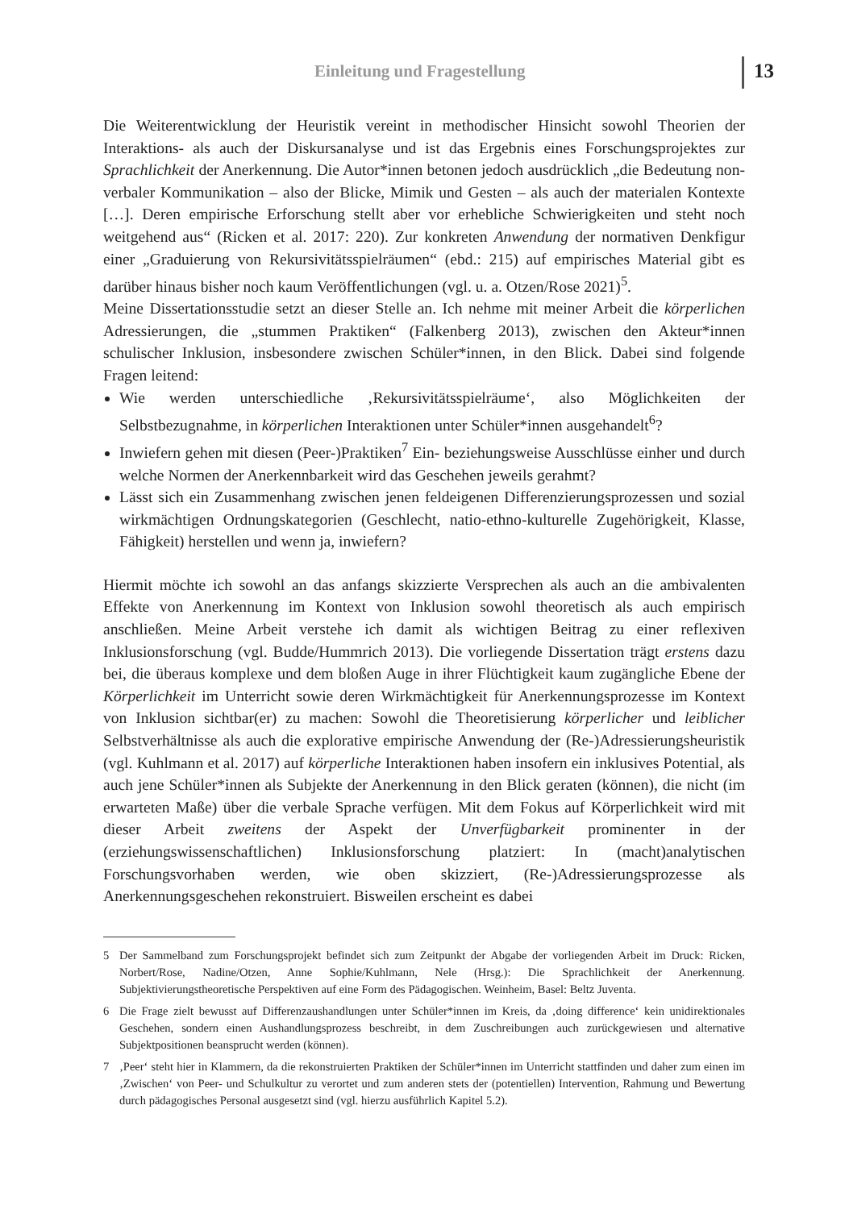Einleitung und Fragestellung 13
Die Weiterentwicklung der Heuristik vereint in methodischer Hinsicht sowohl Theorien der Interaktions- als auch der Diskursanalyse und ist das Ergebnis eines Forschungsprojektes zur Sprachlichkeit der Anerkennung. Die Autor*innen betonen jedoch ausdrücklich „die Bedeutung non-verbaler Kommunikation – also der Blicke, Mimik und Gesten – als auch der materialen Kontexte […]. Deren empirische Erforschung stellt aber vor erhebliche Schwierigkeiten und steht noch weitgehend aus“ (Ricken et al. 2017: 220). Zur konkreten Anwendung der normativen Denkfigur einer „Graduierung von Rekursivitätsspielräumen“ (ebd.: 215) auf empirisches Material gibt es darüber hinaus bisher noch kaum Veröffentlichungen (vgl. u. a. Otzen/Rose 2021)<sup>5</sup>.
Meine Dissertationsstudie setzt an dieser Stelle an. Ich nehme mit meiner Arbeit die körperlichen Adressierungen, die „stummen Praktiken“ (Falkenberg 2013), zwischen den Akteur*innen schulischer Inklusion, insbesondere zwischen Schüler*innen, in den Blick. Dabei sind folgende Fragen leitend:
Wie werden unterschiedliche ‚Rekursivitätsspielräume‘, also Möglichkeiten der Selbstbezugnahme, in körperlichen Interaktionen unter Schüler*innen ausgehandelt<sup>6</sup>?
Inwiefern gehen mit diesen (Peer-)Praktiken<sup>7</sup> Ein- beziehungsweise Ausschlüsse einher und durch welche Normen der Anerkennbarkeit wird das Geschehen jeweils gerahmt?
Lässt sich ein Zusammenhang zwischen jenen feldeigenen Differenzierungsprozessen und sozial wirkmächtigen Ordnungskategorien (Geschlecht, natio-ethno-kulturelle Zugehörigkeit, Klasse, Fähigkeit) herstellen und wenn ja, inwiefern?
Hiermit möchte ich sowohl an das anfangs skizzierte Versprechen als auch an die ambivalenten Effekte von Anerkennung im Kontext von Inklusion sowohl theoretisch als auch empirisch anschließen. Meine Arbeit verstehe ich damit als wichtigen Beitrag zu einer reflexiven Inklusionsforschung (vgl. Budde/Hummrich 2013). Die vorliegende Dissertation trägt erstens dazu bei, die überaus komplexe und dem bloßen Auge in ihrer Flüchtigkeit kaum zugängliche Ebene der Körperlichkeit im Unterricht sowie deren Wirkmächtigkeit für Anerkennungsprozesse im Kontext von Inklusion sichtbar(er) zu machen: Sowohl die Theoretisierung körperlicher und leiblicher Selbstverhältnisse als auch die explorative empirische Anwendung der (Re-)Adressierungsheuristik (vgl. Kuhlmann et al. 2017) auf körperliche Interaktionen haben insofern ein inklusives Potential, als auch jene Schüler*innen als Subjekte der Anerkennung in den Blick geraten (können), die nicht (im erwarteten Maße) über die verbale Sprache verfügen. Mit dem Fokus auf Körperlichkeit wird mit dieser Arbeit zweitens der Aspekt der Unverfügbarkeit prominenter in der (erziehungswissenschaftlichen) Inklusionsforschung platziert: In (macht)analytischen Forschungsvorhaben werden, wie oben skizziert, (Re-)Adressierungsprozesse als Anerkennungsgeschehen rekonstruiert. Bisweilen erscheint es dabei
5 Der Sammelband zum Forschungsprojekt befindet sich zum Zeitpunkt der Abgabe der vorliegenden Arbeit im Druck: Ricken, Norbert/Rose, Nadine/Otzen, Anne Sophie/Kuhlmann, Nele (Hrsg.): Die Sprachlichkeit der Anerkennung. Subjektivierungstheoretische Perspektiven auf eine Form des Pädagogischen. Weinheim, Basel: Beltz Juventa.
6 Die Frage zielt bewusst auf Differenzaushandlungen unter Schüler*innen im Kreis, da ‚doing difference‘ kein unidirektionales Geschehen, sondern einen Aushandlungsprozess beschreibt, in dem Zuschreibungen auch zurückgewiesen und alternative Subjektpositionen beansprucht werden (können).
7 ‚Peer‘ steht hier in Klammern, da die rekonstruierten Praktiken der Schüler*innen im Unterricht stattfinden und daher zum einen im ‚Zwischen‘ von Peer- und Schulkultur zu verortet und zum anderen stets der (potentiellen) Intervention, Rahmung und Bewertung durch pädagogisches Personal ausgesetzt sind (vgl. hierzu ausführlich Kapitel 5.2).